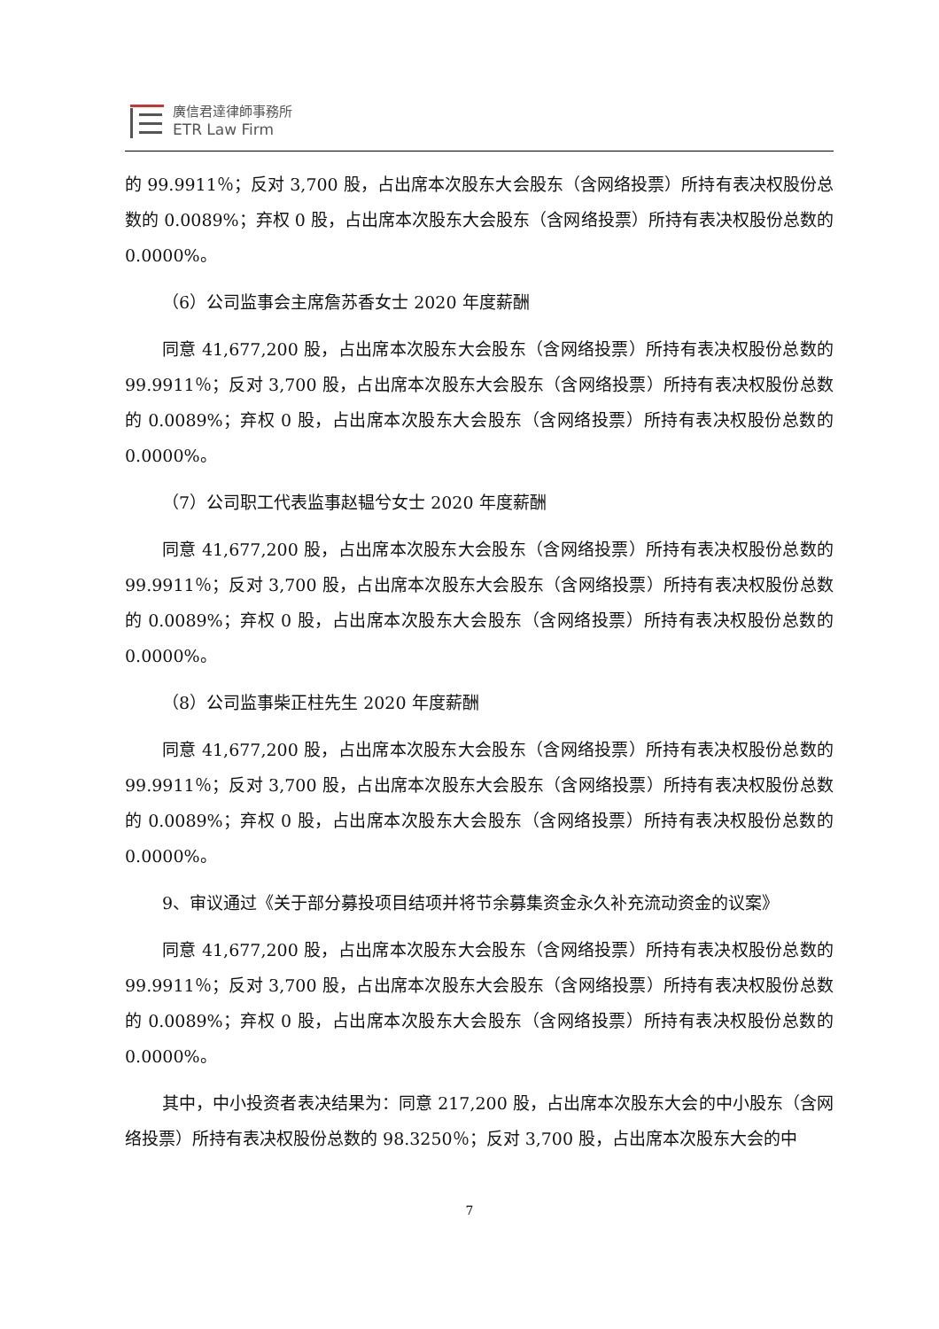廣信君達律師事務所
ETR Law Firm
的 99.9911％；反对 3,700 股，占出席本次股东大会股东（含网络投票）所持有表决权股份总数的 0.0089%；弃权 0 股，占出席本次股东大会股东（含网络投票）所持有表决权股份总数的 0.0000%。
（6）公司监事会主席詹苏香女士 2020 年度薪酬
同意 41,677,200 股，占出席本次股东大会股东（含网络投票）所持有表决权股份总数的 99.9911％；反对 3,700 股，占出席本次股东大会股东（含网络投票）所持有表决权股份总数的 0.0089%；弃权 0 股，占出席本次股东大会股东（含网络投票）所持有表决权股份总数的 0.0000%。
（7）公司职工代表监事赵韫兮女士 2020 年度薪酬
同意 41,677,200 股，占出席本次股东大会股东（含网络投票）所持有表决权股份总数的 99.9911％；反对 3,700 股，占出席本次股东大会股东（含网络投票）所持有表决权股份总数的 0.0089%；弃权 0 股，占出席本次股东大会股东（含网络投票）所持有表决权股份总数的 0.0000%。
（8）公司监事柴正柱先生 2020 年度薪酬
同意 41,677,200 股，占出席本次股东大会股东（含网络投票）所持有表决权股份总数的 99.9911％；反对 3,700 股，占出席本次股东大会股东（含网络投票）所持有表决权股份总数的 0.0089%；弃权 0 股，占出席本次股东大会股东（含网络投票）所持有表决权股份总数的 0.0000%。
9、审议通过《关于部分募投项目结项并将节余募集资金永久补充流动资金的议案》
同意 41,677,200 股，占出席本次股东大会股东（含网络投票）所持有表决权股份总数的 99.9911％；反对 3,700 股，占出席本次股东大会股东（含网络投票）所持有表决权股份总数的 0.0089%；弃权 0 股，占出席本次股东大会股东（含网络投票）所持有表决权股份总数的 0.0000%。
其中，中小投资者表决结果为：同意 217,200 股，占出席本次股东大会的中小股东（含网络投票）所持有表决权股份总数的 98.3250％；反对 3,700 股，占出席本次股东大会的中
7